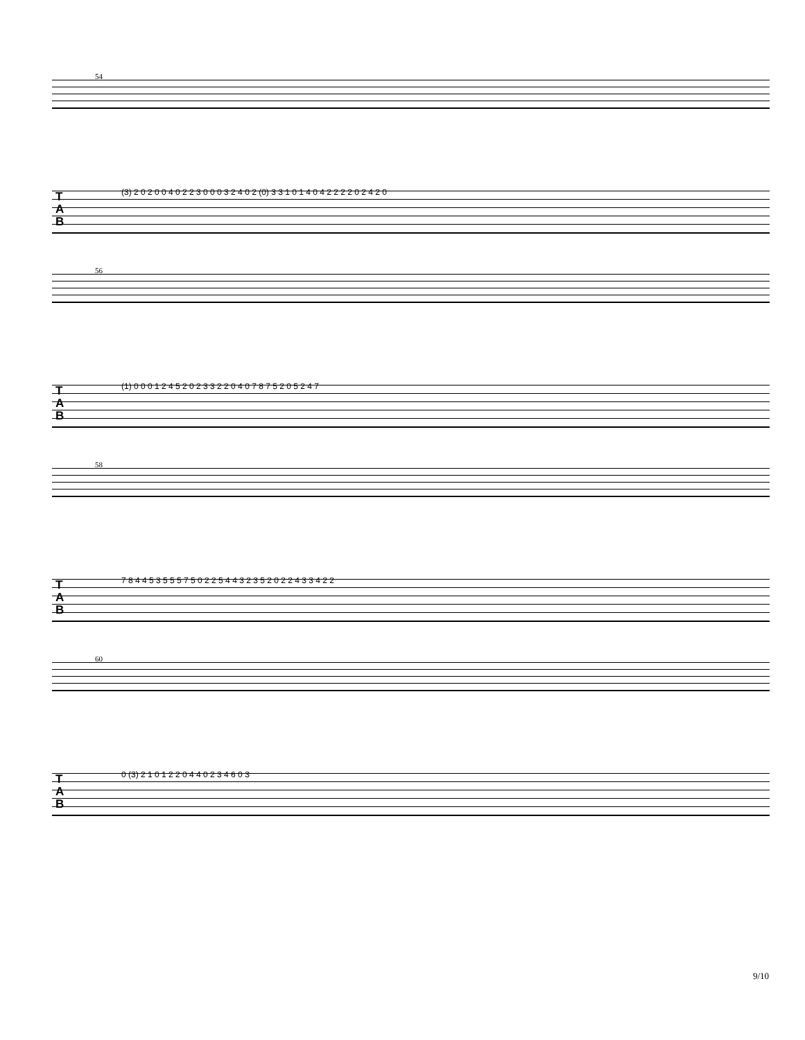54
T
A
B
(3) 2 0 2 0 0 4 0 2 2 3 0 0 0 3 2 4 0 2 (0) 3 3 1 0 1 4 0 4 2 2 2 2 0 2 4 2 0
56
T
A
B
(1) 0 0 0 1 2 4 5 2 0 2 3 3 2 2 0 4 0 7 8 7 5 2 0 5 2 4 7
58
T
A
B
7 8 4 4 5 3 5 5 5 7 5 0 2 2 5 4 4 3 2 3 5 2 0 2 2 4 3 3 4 2 2
60
T
A
B
0 (3) 2 1 0 1 2 2 0 4 4 0 2 3 4 6 0 3
9/10